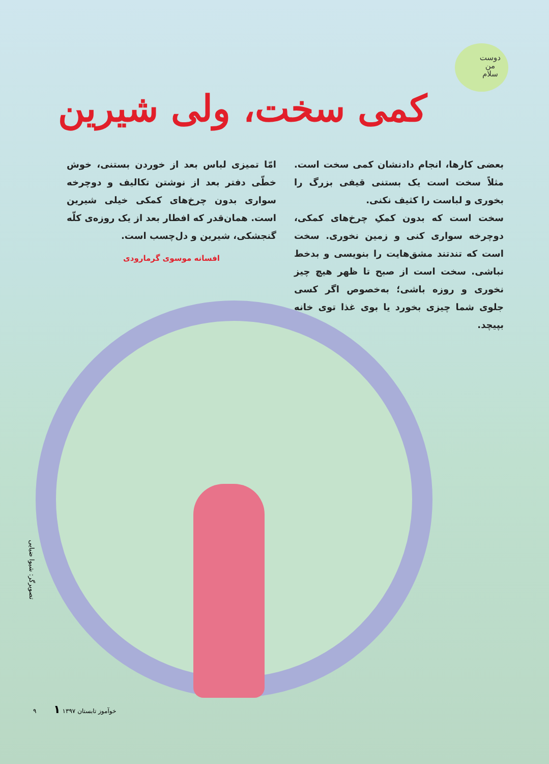دوست
من
سلام
کمی سخت، ولی شیرین
بعضی کارها، انجام دادنشان کمی سخت است. مثلاً سخت است یک بستنی قیفی بزرگ را بخوری و لباست را کثیف نکنی.
سخت است که بدون کمکِ چرخ‌های کمکی، دوچرخه سواری کنی و زمین نخوری. سخت است که تندتند مشق‌هایت را بنویسی و بدخط نباشی. سخت است از صبح تا ظهر هیچ چیز نخوری و روزه باشی؛ به‌خصوص اگر کسی جلوی شما چیزی بخورد یا بوی غذا توی خانه بپیچد.
امّا تمیزی لباس بعد از خوردن بستنی، خوش خطّی دفتر بعد از نوشتن تکالیف و دوچرخه سواری بدون چرخ‌های کمکی خیلی شیرین است. همان‌قدر که افطار بعد از یک روزه‌ی کلّه گنجشکی، شیرین و دل‌چسب است.
افسانه موسوی گرمارودی
تصویرگر: شیوا ضیایی
۹ خوآموز تابستان ۱۳۹۷ ۱